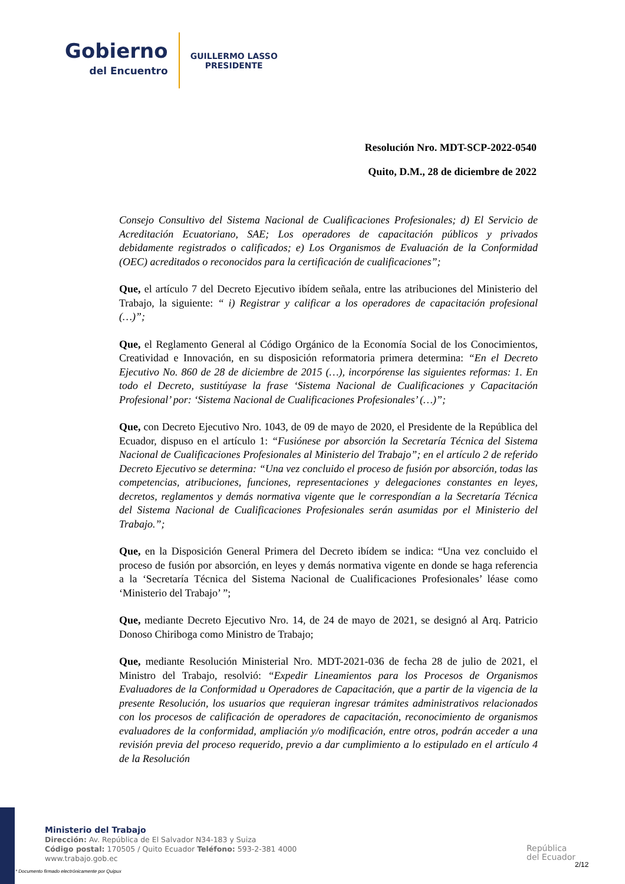Gobierno
del Encuentro
GUILLERMO LASSO
PRESIDENTE
Resolución Nro. MDT-SCP-2022-0540
Quito, D.M., 28 de diciembre de 2022
Consejo Consultivo del Sistema Nacional de Cualificaciones Profesionales; d) El Servicio de Acreditación Ecuatoriano, SAE; Los operadores de capacitación públicos y privados debidamente registrados o calificados; e) Los Organismos de Evaluación de la Conformidad (OEC) acreditados o reconocidos para la certificación de cualificaciones”;
Que, el artículo 7 del Decreto Ejecutivo ibídem señala, entre las atribuciones del Ministerio del Trabajo, la siguiente: “ i) Registrar y calificar a los operadores de capacitación profesional (…)”;
Que, el Reglamento General al Código Orgánico de la Economía Social de los Conocimientos, Creatividad e Innovación, en su disposición reformatoria primera determina: “En el Decreto Ejecutivo No. 860 de 28 de diciembre de 2015 (…), incorpórense las siguientes reformas: 1. En todo el Decreto, sustitúyase la frase ‘Sistema Nacional de Cualificaciones y Capacitación Profesional’ por: ‘Sistema Nacional de Cualificaciones Profesionales’ (…)”;
Que, con Decreto Ejecutivo Nro. 1043, de 09 de mayo de 2020, el Presidente de la República del Ecuador, dispuso en el artículo 1: “Fusiónese por absorción la Secretaría Técnica del Sistema Nacional de Cualificaciones Profesionales al Ministerio del Trabajo”; en el artículo 2 de referido Decreto Ejecutivo se determina: “Una vez concluido el proceso de fusión por absorción, todas las competencias, atribuciones, funciones, representaciones y delegaciones constantes en leyes, decretos, reglamentos y demás normativa vigente que le correspondían a la Secretaría Técnica del Sistema Nacional de Cualificaciones Profesionales serán asumidas por el Ministerio del Trabajo.”;
Que, en la Disposición General Primera del Decreto ibídem se indica: “Una vez concluido el proceso de fusión por absorción, en leyes y demás normativa vigente en donde se haga referencia a la ‘Secretaría Técnica del Sistema Nacional de Cualificaciones Profesionales’ léase como ‘Ministerio del Trabajo’ ”;
Que, mediante Decreto Ejecutivo Nro. 14, de 24 de mayo de 2021, se designó al Arq. Patricio Donoso Chiriboga como Ministro de Trabajo;
Que, mediante Resolución Ministerial Nro. MDT-2021-036 de fecha 28 de julio de 2021, el Ministro del Trabajo, resolvió: “Expedir Lineamientos para los Procesos de Organismos Evaluadores de la Conformidad u Operadores de Capacitación, que a partir de la vigencia de la presente Resolución, los usuarios que requieran ingresar trámites administrativos relacionados con los procesos de calificación de operadores de capacitación, reconocimiento de organismos evaluadores de la conformidad, ampliación y/o modificación, entre otros, podrán acceder a una revisión previa del proceso requerido, previo a dar cumplimiento a lo estipulado en el artículo 4 de la Resolución
Ministerio del Trabajo
Dirección: Av. República de El Salvador N34-183 y Suiza
Código postal: 170505 / Quito Ecuador Teléfono: 593-2-381 4000
www.trabajo.gob.ec
* Documento firmado electrónicamente por Quipux
República
del Ecuador
2/12